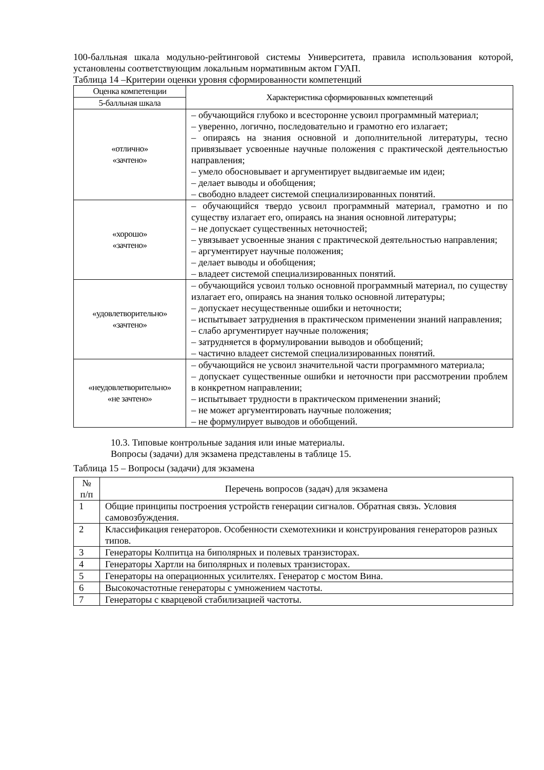100-балльная шкала модульно-рейтинговой системы Университета, правила использования которой, установлены соответствующим локальным нормативным актом ГУАП.
Таблица 14 –Критерии оценки уровня сформированности компетенций
| Оценка компетенции | Характеристика сформированных компетенций |
| --- | --- |
| 5-балльная шкала | |
| «отлично» «зачтено» | – обучающийся глубоко и всесторонне усвоил программный материал; – уверенно, логично, последовательно и грамотно его излагает; – опираясь на знания основной и дополнительной литературы, тесно привязывает усвоенные научные положения с практической деятельностью направления; – умело обосновывает и аргументирует выдвигаемые им идеи; – делает выводы и обобщения; – свободно владеет системой специализированных понятий. |
| «хорошо» «зачтено» | – обучающийся твердо усвоил программный материал, грамотно и по существу излагает его, опираясь на знания основной литературы; – не допускает существенных неточностей; – увязывает усвоенные знания с практической деятельностью направления; – аргументирует научные положения; – делает выводы и обобщения; – владеет системой специализированных понятий. |
| «удовлетворительно» «зачтено» | – обучающийся усвоил только основной программный материал, по существу излагает его, опираясь на знания только основной литературы; – допускает несущественные ошибки и неточности; – испытывает затруднения в практическом применении знаний направления; – слабо аргументирует научные положения; – затрудняется в формулировании выводов и обобщений; – частично владеет системой специализированных понятий. |
| «неудовлетворительно» «не зачтено» | – обучающийся не усвоил значительной части программного материала; – допускает существенные ошибки и неточности при рассмотрении проблем в конкретном направлении; – испытывает трудности в практическом применении знаний; – не может аргументировать научные положения; – не формулирует выводов и обобщений. |
10.3. Типовые контрольные задания или иные материалы.
Вопросы (задачи) для экзамена представлены в таблице 15.
Таблица 15 – Вопросы (задачи) для экзамена
| № п/п | Перечень вопросов (задач) для экзамена |
| --- | --- |
| 1 | Общие принципы построения устройств генерации сигналов. Обратная связь. Условия самовозбуждения. |
| 2 | Классификация генераторов. Особенности схемотехники и конструирования генераторов разных типов. |
| 3 | Генераторы Колпитца на биполярных и полевых транзисторах. |
| 4 | Генераторы Хартли на биполярных и полевых транзисторах. |
| 5 | Генераторы на операционных усилителях. Генератор с мостом Вина. |
| 6 | Высокочастотные генераторы с умножением частоты. |
| 7 | Генераторы с кварцевой стабилизацией частоты. |